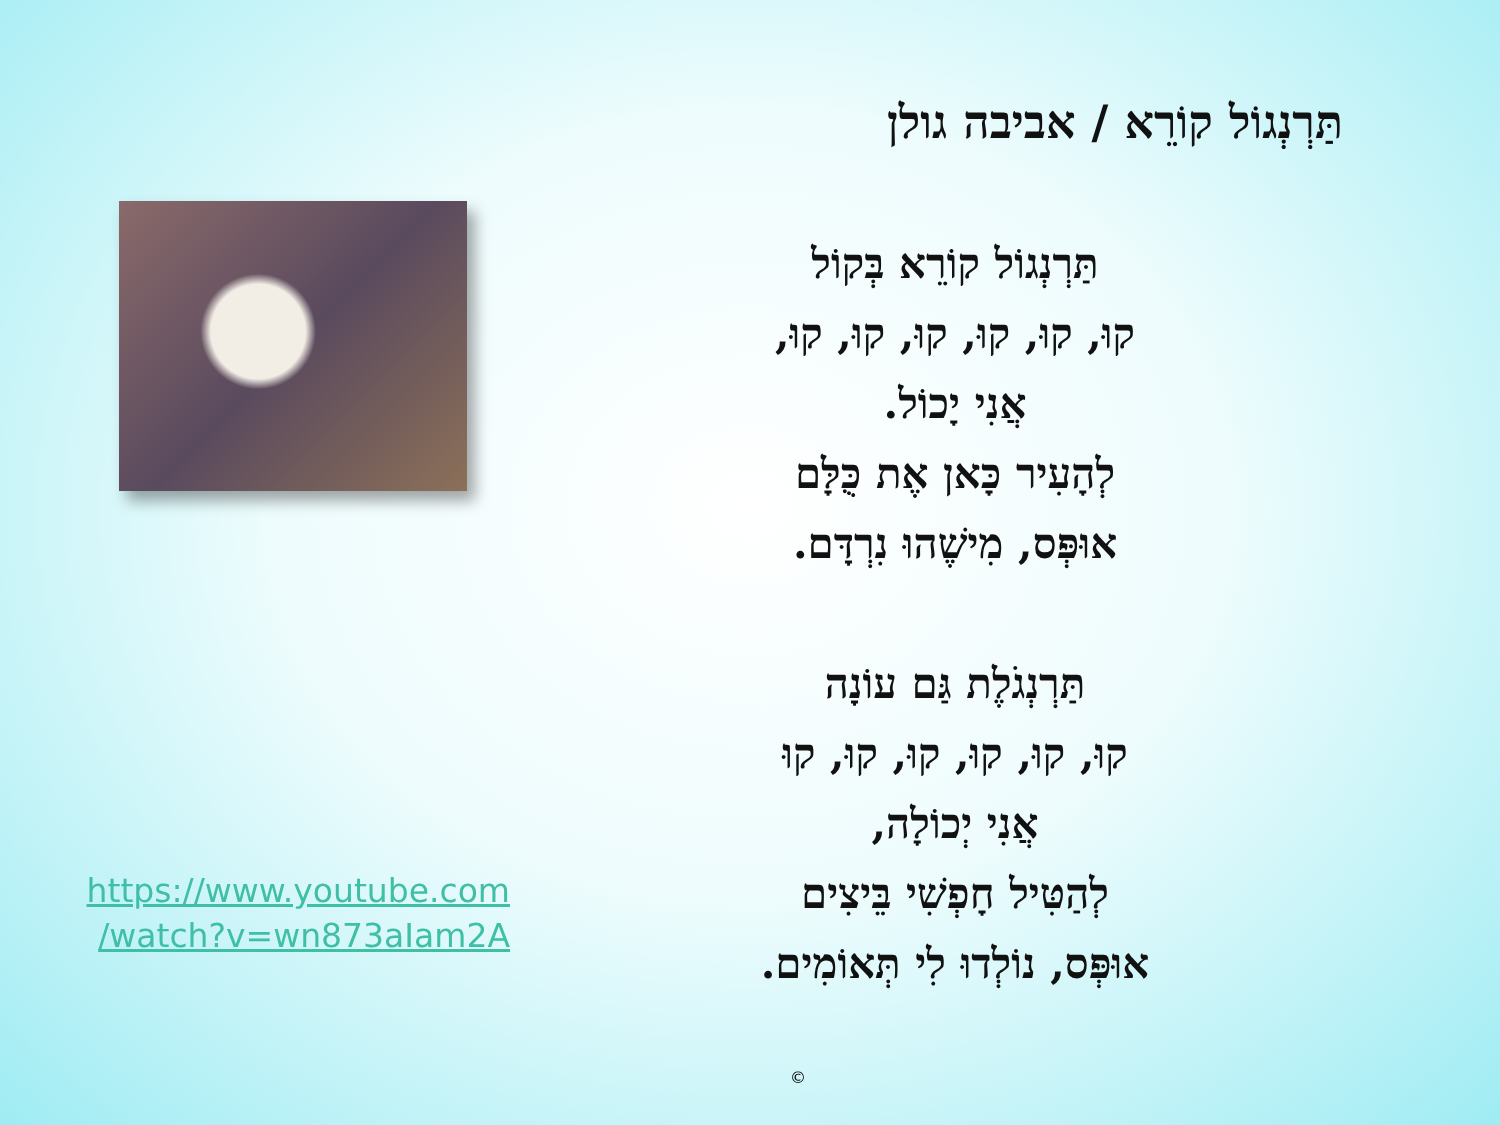https://www.youtube.com
/watch?v=wn873aIam2A
תַּרְנְגוֹל קוֹרֵא / אביבה גולן
תַּרְנְגוֹל קוֹרֵא בְּקוֹל
קוּ, קוּ, קוּ, קוּ, קוּ, קוּ,
אֲנִי יָכוֹל.
לְהָעִיר כָּאן אֶת כֻּלָּם
אוּפְּס, מִישֶׁהוּ נִרְדָּם.
תַּרְנְגֹלֶת גַּם עוֹנָה
קוּ, קוּ, קוּ, קוּ, קוּ, קוּ
אֲנִי יְכוֹלָה,
לְהַטִּיל חָפְשִׁי בֵּיצִים
אוּפְּס, נוֹלְדוּ לִי תְּאוֹמִים.
©